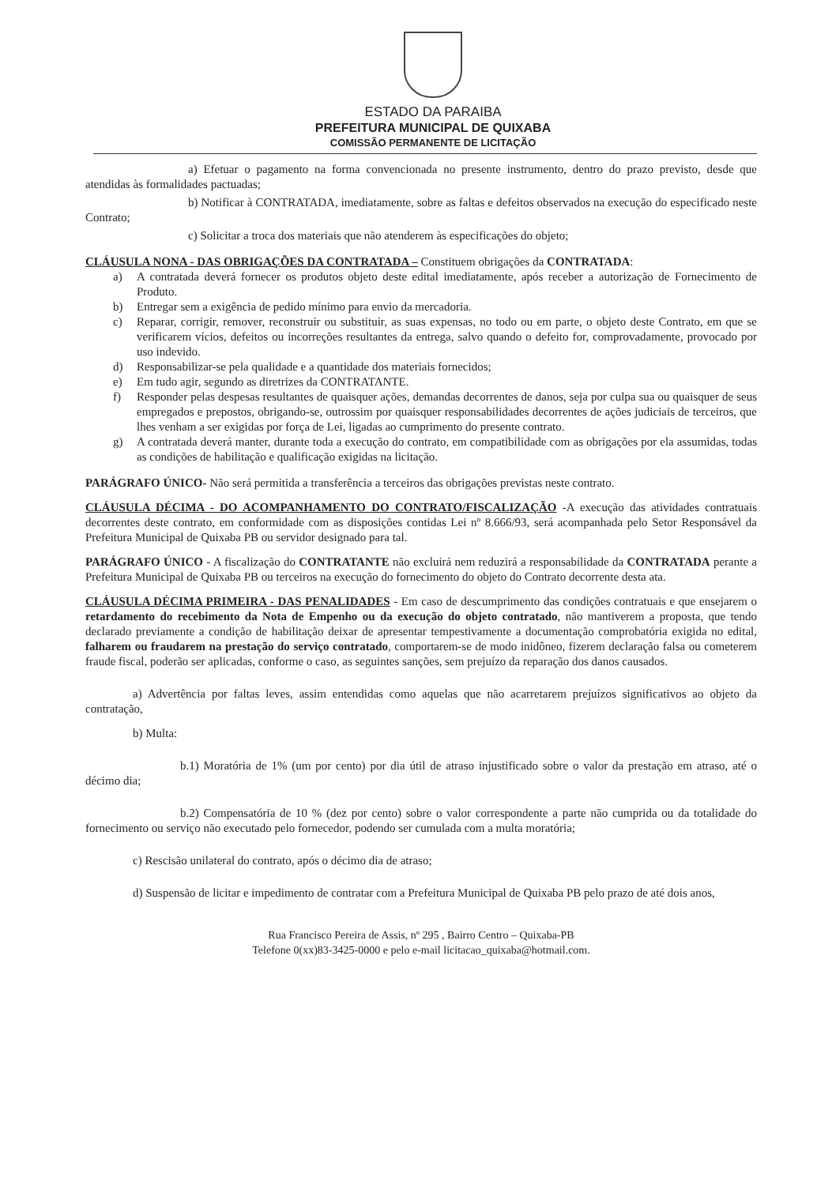ESTADO DA PARAIBA
PREFEITURA MUNICIPAL DE QUIXABA
COMISSÃO PERMANENTE DE LICITAÇÃO
a) Efetuar o pagamento na forma convencionada no presente instrumento, dentro do prazo previsto, desde que atendidas às formalidades pactuadas;
b) Notificar à CONTRATADA, imediatamente, sobre as faltas e defeitos observados na execução do especificado neste Contrato;
c) Solicitar a troca dos materiais que não atenderem às especificações do objeto;
CLÁUSULA NONA - DAS OBRIGAÇÕES DA CONTRATADA – Constituem obrigações da CONTRATADA:
a) A contratada deverá fornecer os produtos objeto deste edital imediatamente, após receber a autorização de Fornecimento de Produto.
b) Entregar sem a exigência de pedido mínimo para envio da mercadoria.
c) Reparar, corrigir, remover, reconstruir ou substituir, as suas expensas, no todo ou em parte, o objeto deste Contrato, em que se verificarem vícios, defeitos ou incorreções resultantes da entrega, salvo quando o defeito for, comprovadamente, provocado por uso indevido.
d) Responsabilizar-se pela qualidade e a quantidade dos materiais fornecidos;
e) Em tudo agir, segundo as diretrizes da CONTRATANTE.
f) Responder pelas despesas resultantes de quaisquer ações, demandas decorrentes de danos, seja por culpa sua ou quaisquer de seus empregados e prepostos, obrigando-se, outrossim por quaisquer responsabilidades decorrentes de ações judiciais de terceiros, que lhes venham a ser exigidas por força de Lei, ligadas ao cumprimento do presente contrato.
g) A contratada deverá manter, durante toda a execução do contrato, em compatibilidade com as obrigações por ela assumidas, todas as condições de habilitação e qualificação exigidas na licitação.
PARÁGRAFO ÚNICO- Não será permitida a transferência a terceiros das obrigações previstas neste contrato.
CLÁUSULA DÉCIMA - DO ACOMPANHAMENTO DO CONTRATO/FISCALIZAÇÃO -A execução das atividades contratuais decorrentes deste contrato, em conformidade com as disposições contidas Lei nº 8.666/93, será acompanhada pelo Setor Responsável da Prefeitura Municipal de Quixaba PB ou servidor designado para tal.
PARÁGRAFO ÚNICO - A fiscalização do CONTRATANTE não excluirá nem reduzirá a responsabilidade da CONTRATADA perante a Prefeitura Municipal de Quixaba PB ou terceiros na execução do fornecimento do objeto do Contrato decorrente desta ata.
CLÁUSULA DÉCIMA PRIMEIRA - DAS PENALIDADES - Em caso de descumprimento das condições contratuais e que ensejarem o retardamento do recebimento da Nota de Empenho ou da execução do objeto contratado, não mantiverem a proposta, que tendo declarado previamente a condição de habilitação deixar de apresentar tempestivamente a documentação comprobatória exigida no edital, falharem ou fraudarem na prestação do serviço contratado, comportarem-se de modo inidôneo, fizerem declaração falsa ou cometerem fraude fiscal, poderão ser aplicadas, conforme o caso, as seguintes sanções, sem prejuízo da reparação dos danos causados.
a) Advertência por faltas leves, assim entendidas como aquelas que não acarretarem prejuízos significativos ao objeto da contratação,
b) Multa:
b.1) Moratória de 1% (um por cento) por dia útil de atraso injustificado sobre o valor da prestação em atraso, até o décimo dia;
b.2) Compensatória de 10 % (dez por cento) sobre o valor correspondente a parte não cumprida ou da totalidade do fornecimento ou serviço não executado pelo fornecedor, podendo ser cumulada com a multa moratória;
c) Rescisão unilateral do contrato, após o décimo dia de atraso;
d) Suspensão de licitar e impedimento de contratar com a Prefeitura Municipal de Quixaba PB pelo prazo de até dois anos,
Rua Francisco Pereira de Assis, nº 295 , Bairro Centro – Quixaba-PB
Telefone 0(xx)83-3425-0000 e pelo e-mail licitacao_quixaba@hotmail.com.